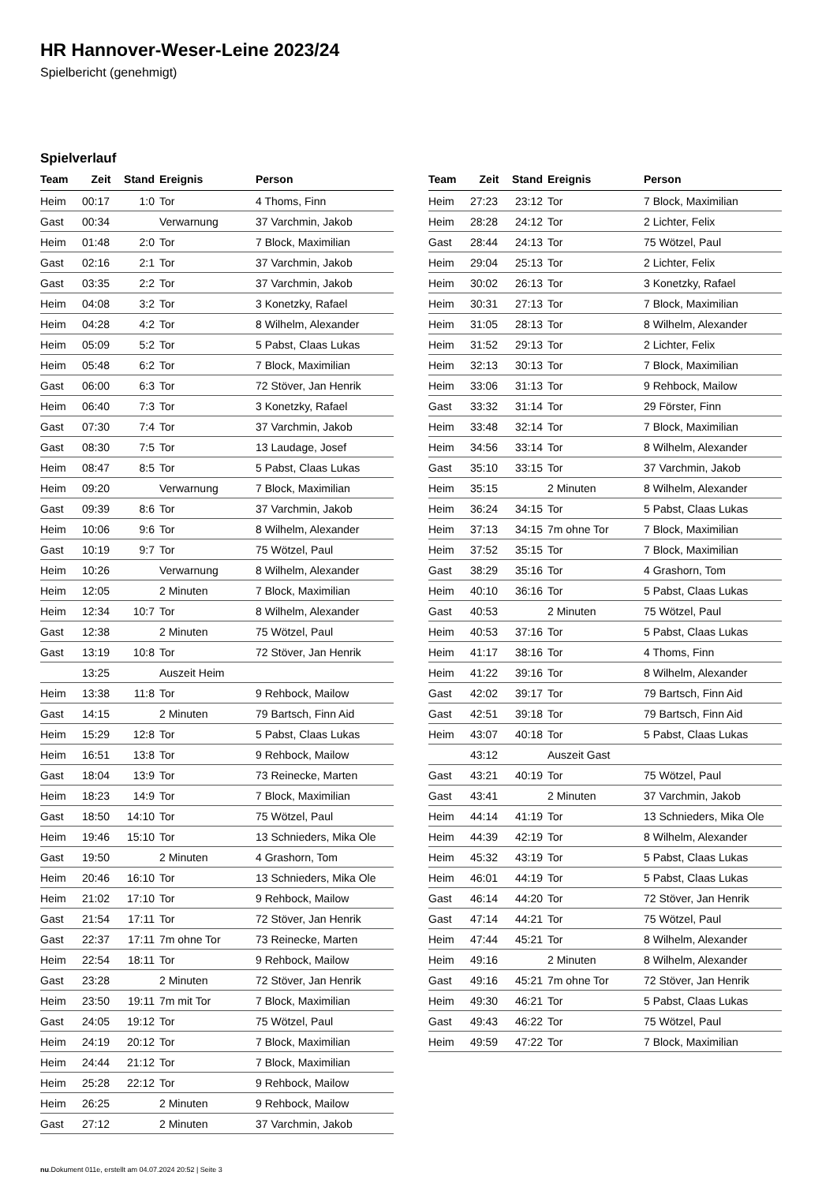HR Hannover-Weser-Leine 2023/24
Spielbericht (genehmigt)
Spielverlauf
| Team | Zeit | Stand | Ereignis | Person |
| --- | --- | --- | --- | --- |
| Heim | 00:17 | 1:0 | Tor | 4 Thoms, Finn |
| Gast | 00:34 | | Verwarnung | 37 Varchmin, Jakob |
| Heim | 01:48 | 2:0 | Tor | 7 Block, Maximilian |
| Gast | 02:16 | 2:1 | Tor | 37 Varchmin, Jakob |
| Gast | 03:35 | 2:2 | Tor | 37 Varchmin, Jakob |
| Heim | 04:08 | 3:2 | Tor | 3 Konetzky, Rafael |
| Heim | 04:28 | 4:2 | Tor | 8 Wilhelm, Alexander |
| Heim | 05:09 | 5:2 | Tor | 5 Pabst, Claas Lukas |
| Heim | 05:48 | 6:2 | Tor | 7 Block, Maximilian |
| Gast | 06:00 | 6:3 | Tor | 72 Stöver, Jan Henrik |
| Heim | 06:40 | 7:3 | Tor | 3 Konetzky, Rafael |
| Gast | 07:30 | 7:4 | Tor | 37 Varchmin, Jakob |
| Gast | 08:30 | 7:5 | Tor | 13 Laudage, Josef |
| Heim | 08:47 | 8:5 | Tor | 5 Pabst, Claas Lukas |
| Heim | 09:20 | | Verwarnung | 7 Block, Maximilian |
| Gast | 09:39 | 8:6 | Tor | 37 Varchmin, Jakob |
| Heim | 10:06 | 9:6 | Tor | 8 Wilhelm, Alexander |
| Gast | 10:19 | 9:7 | Tor | 75 Wötzel, Paul |
| Heim | 10:26 | | Verwarnung | 8 Wilhelm, Alexander |
| Heim | 12:05 | | 2 Minuten | 7 Block, Maximilian |
| Heim | 12:34 | 10:7 | Tor | 8 Wilhelm, Alexander |
| Gast | 12:38 | | 2 Minuten | 75 Wötzel, Paul |
| Gast | 13:19 | 10:8 | Tor | 72 Stöver, Jan Henrik |
| | 13:25 | | Auszeit Heim | |
| Heim | 13:38 | 11:8 | Tor | 9 Rehbock, Mailow |
| Gast | 14:15 | | 2 Minuten | 79 Bartsch, Finn Aid |
| Heim | 15:29 | 12:8 | Tor | 5 Pabst, Claas Lukas |
| Heim | 16:51 | 13:8 | Tor | 9 Rehbock, Mailow |
| Gast | 18:04 | 13:9 | Tor | 73 Reinecke, Marten |
| Heim | 18:23 | 14:9 | Tor | 7 Block, Maximilian |
| Gast | 18:50 | 14:10 | Tor | 75 Wötzel, Paul |
| Heim | 19:46 | 15:10 | Tor | 13 Schnieders, Mika Ole |
| Gast | 19:50 | | 2 Minuten | 4 Grashorn, Tom |
| Heim | 20:46 | 16:10 | Tor | 13 Schnieders, Mika Ole |
| Heim | 21:02 | 17:10 | Tor | 9 Rehbock, Mailow |
| Gast | 21:54 | 17:11 | Tor | 72 Stöver, Jan Henrik |
| Gast | 22:37 | 17:11 | 7m ohne Tor | 73 Reinecke, Marten |
| Heim | 22:54 | 18:11 | Tor | 9 Rehbock, Mailow |
| Gast | 23:28 | | 2 Minuten | 72 Stöver, Jan Henrik |
| Heim | 23:50 | 19:11 | 7m mit Tor | 7 Block, Maximilian |
| Gast | 24:05 | 19:12 | Tor | 75 Wötzel, Paul |
| Heim | 24:19 | 20:12 | Tor | 7 Block, Maximilian |
| Heim | 24:44 | 21:12 | Tor | 7 Block, Maximilian |
| Heim | 25:28 | 22:12 | Tor | 9 Rehbock, Mailow |
| Heim | 26:25 | | 2 Minuten | 9 Rehbock, Mailow |
| Gast | 27:12 | | 2 Minuten | 37 Varchmin, Jakob |
| Team | Zeit | Stand | Ereignis | Person |
| --- | --- | --- | --- | --- |
| Heim | 27:23 | 23:12 | Tor | 7 Block, Maximilian |
| Heim | 28:28 | 24:12 | Tor | 2 Lichter, Felix |
| Gast | 28:44 | 24:13 | Tor | 75 Wötzel, Paul |
| Heim | 29:04 | 25:13 | Tor | 2 Lichter, Felix |
| Heim | 30:02 | 26:13 | Tor | 3 Konetzky, Rafael |
| Heim | 30:31 | 27:13 | Tor | 7 Block, Maximilian |
| Heim | 31:05 | 28:13 | Tor | 8 Wilhelm, Alexander |
| Heim | 31:52 | 29:13 | Tor | 2 Lichter, Felix |
| Heim | 32:13 | 30:13 | Tor | 7 Block, Maximilian |
| Heim | 33:06 | 31:13 | Tor | 9 Rehbock, Mailow |
| Gast | 33:32 | 31:14 | Tor | 29 Förster, Finn |
| Heim | 33:48 | 32:14 | Tor | 7 Block, Maximilian |
| Heim | 34:56 | 33:14 | Tor | 8 Wilhelm, Alexander |
| Gast | 35:10 | 33:15 | Tor | 37 Varchmin, Jakob |
| Heim | 35:15 | | 2 Minuten | 8 Wilhelm, Alexander |
| Heim | 36:24 | 34:15 | Tor | 5 Pabst, Claas Lukas |
| Heim | 37:13 | 34:15 | 7m ohne Tor | 7 Block, Maximilian |
| Heim | 37:52 | 35:15 | Tor | 7 Block, Maximilian |
| Gast | 38:29 | 35:16 | Tor | 4 Grashorn, Tom |
| Heim | 40:10 | 36:16 | Tor | 5 Pabst, Claas Lukas |
| Gast | 40:53 | | 2 Minuten | 75 Wötzel, Paul |
| Heim | 40:53 | 37:16 | Tor | 5 Pabst, Claas Lukas |
| Heim | 41:17 | 38:16 | Tor | 4 Thoms, Finn |
| Heim | 41:22 | 39:16 | Tor | 8 Wilhelm, Alexander |
| Gast | 42:02 | 39:17 | Tor | 79 Bartsch, Finn Aid |
| Gast | 42:51 | 39:18 | Tor | 79 Bartsch, Finn Aid |
| Heim | 43:07 | 40:18 | Tor | 5 Pabst, Claas Lukas |
| | 43:12 | | Auszeit Gast | |
| Gast | 43:21 | 40:19 | Tor | 75 Wötzel, Paul |
| Gast | 43:41 | | 2 Minuten | 37 Varchmin, Jakob |
| Heim | 44:14 | 41:19 | Tor | 13 Schnieders, Mika Ole |
| Heim | 44:39 | 42:19 | Tor | 8 Wilhelm, Alexander |
| Heim | 45:32 | 43:19 | Tor | 5 Pabst, Claas Lukas |
| Heim | 46:01 | 44:19 | Tor | 5 Pabst, Claas Lukas |
| Gast | 46:14 | 44:20 | Tor | 72 Stöver, Jan Henrik |
| Gast | 47:14 | 44:21 | Tor | 75 Wötzel, Paul |
| Heim | 47:44 | 45:21 | Tor | 8 Wilhelm, Alexander |
| Heim | 49:16 | | 2 Minuten | 8 Wilhelm, Alexander |
| Gast | 49:16 | 45:21 | 7m ohne Tor | 72 Stöver, Jan Henrik |
| Heim | 49:30 | 46:21 | Tor | 5 Pabst, Claas Lukas |
| Gast | 49:43 | 46:22 | Tor | 75 Wötzel, Paul |
| Heim | 49:59 | 47:22 | Tor | 7 Block, Maximilian |
nu.Dokument 011e, erstellt am 04.07.2024 20:52 | Seite 3